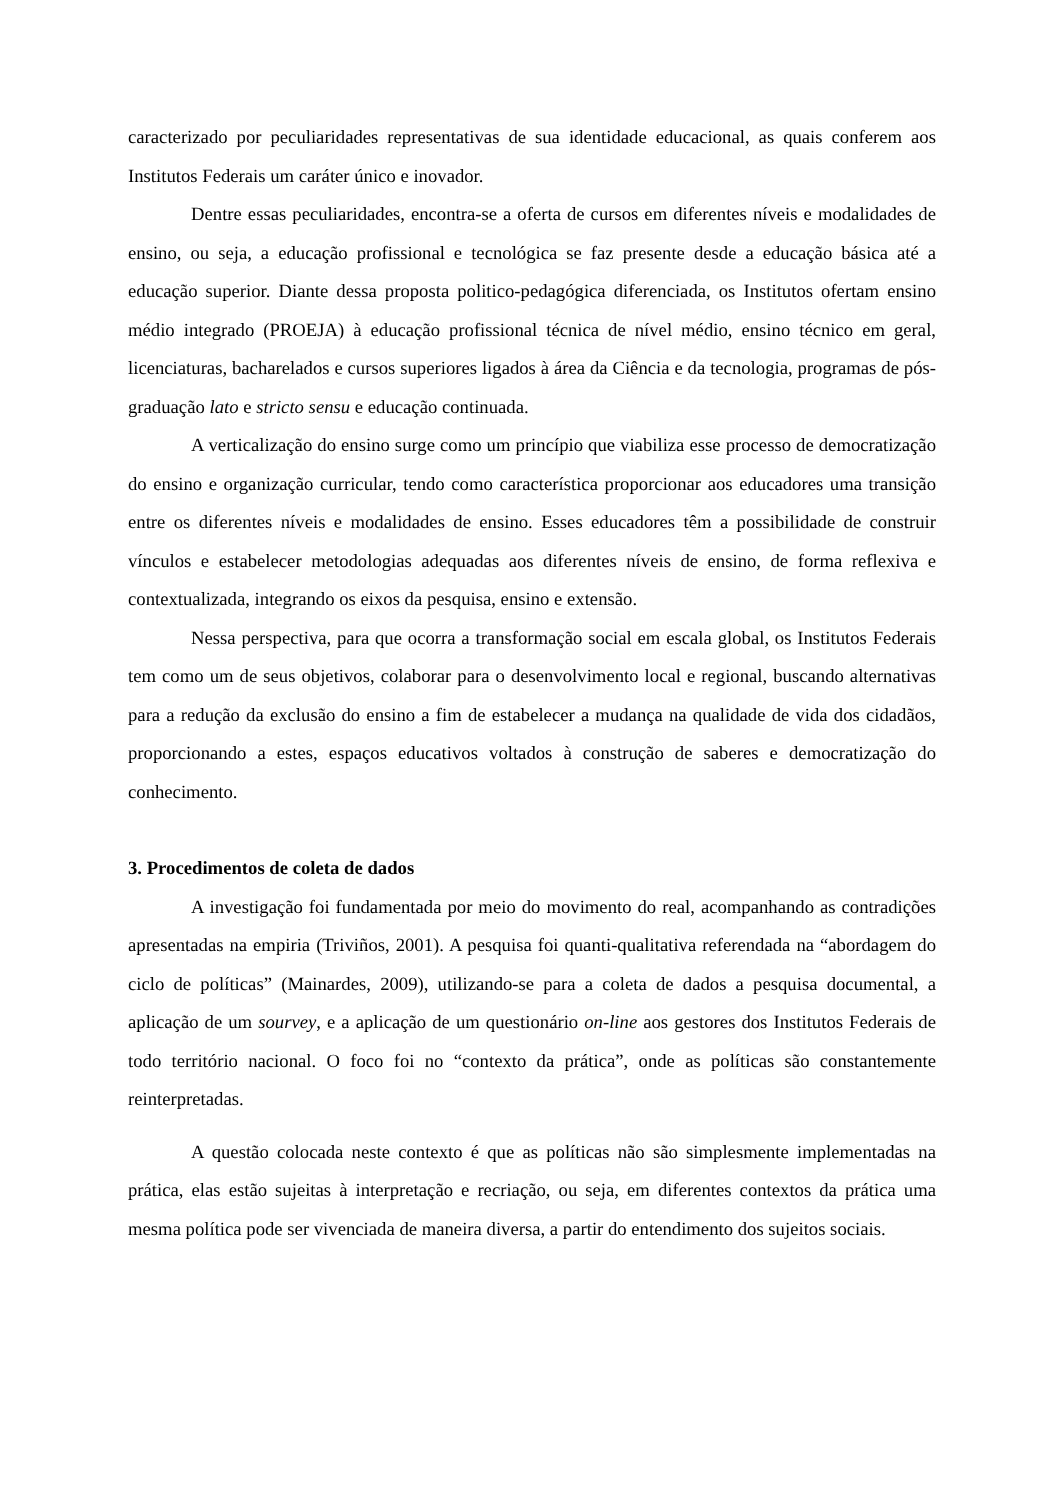caracterizado por peculiaridades representativas de sua identidade educacional, as quais conferem aos Institutos Federais um caráter único e inovador.
Dentre essas peculiaridades, encontra-se a oferta de cursos em diferentes níveis e modalidades de ensino, ou seja, a educação profissional e tecnológica se faz presente desde a educação básica até a educação superior. Diante dessa proposta politico-pedagógica diferenciada, os Institutos ofertam ensino médio integrado (PROEJA) à educação profissional técnica de nível médio, ensino técnico em geral, licenciaturas, bacharelados e cursos superiores ligados à área da Ciência e da tecnologia, programas de pós-graduação lato e stricto sensu e educação continuada.
A verticalização do ensino surge como um princípio que viabiliza esse processo de democratização do ensino e organização curricular, tendo como característica proporcionar aos educadores uma transição entre os diferentes níveis e modalidades de ensino. Esses educadores têm a possibilidade de construir vínculos e estabelecer metodologias adequadas aos diferentes níveis de ensino, de forma reflexiva e contextualizada, integrando os eixos da pesquisa, ensino e extensão.
Nessa perspectiva, para que ocorra a transformação social em escala global, os Institutos Federais tem como um de seus objetivos, colaborar para o desenvolvimento local e regional, buscando alternativas para a redução da exclusão do ensino a fim de estabelecer a mudança na qualidade de vida dos cidadãos, proporcionando a estes, espaços educativos voltados à construção de saberes e democratização do conhecimento.
3. Procedimentos de coleta de dados
A investigação foi fundamentada por meio do movimento do real, acompanhando as contradições apresentadas na empiria (Triviños, 2001). A pesquisa foi quanti-qualitativa referendada na “abordagem do ciclo de políticas” (Mainardes, 2009), utilizando-se para a coleta de dados a pesquisa documental, a aplicação de um sourvey, e a aplicação de um questionário on-line aos gestores dos Institutos Federais de todo território nacional. O foco foi no “contexto da prática”, onde as políticas são constantemente reinterpretadas.
A questão colocada neste contexto é que as políticas não são simplesmente implementadas na prática, elas estão sujeitas à interpretação e recriação, ou seja, em diferentes contextos da prática uma mesma política pode ser vivenciada de maneira diversa, a partir do entendimento dos sujeitos sociais.